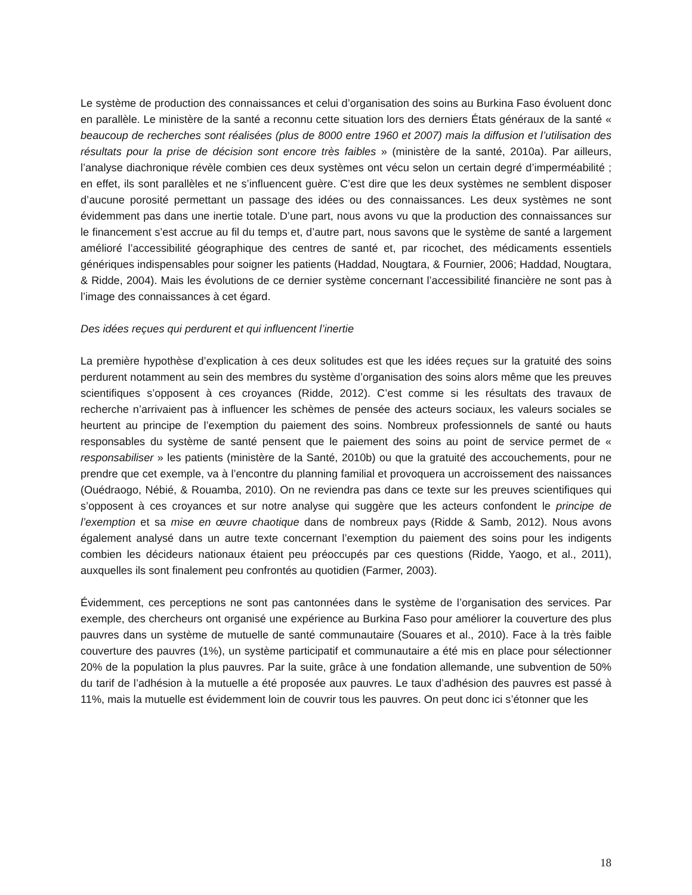Le système de production des connaissances et celui d’organisation des soins au Burkina Faso évoluent donc en parallèle. Le ministère de la santé a reconnu cette situation lors des derniers États généraux de la santé « beaucoup de recherches sont réalisées (plus de 8000 entre 1960 et 2007) mais la diffusion et l’utilisation des résultats pour la prise de décision sont encore très faibles » (ministère de la santé, 2010a). Par ailleurs, l’analyse diachronique révèle combien ces deux systèmes ont vécu selon un certain degré d’imperméabilité ; en effet, ils sont parallèles et ne s’influencent guère. C’est dire que les deux systèmes ne semblent disposer d’aucune porosité permettant un passage des idées ou des connaissances. Les deux systèmes ne sont évidemment pas dans une inertie totale. D’une part, nous avons vu que la production des connaissances sur le financement s’est accrue au fil du temps et, d’autre part, nous savons que le système de santé a largement amélioré l’accessibilité géographique des centres de santé et, par ricochet, des médicaments essentiels génériques indispensables pour soigner les patients (Haddad, Nougtara, & Fournier, 2006; Haddad, Nougtara, & Ridde, 2004). Mais les évolutions de ce dernier système concernant l’accessibilité financière ne sont pas à l’image des connaissances à cet égard.
Des idées reçues qui perdurent et qui influencent l’inertie
La première hypothèse d’explication à ces deux solitudes est que les idées reçues sur la gratuité des soins perdurent notamment au sein des membres du système d’organisation des soins alors même que les preuves scientifiques s’opposent à ces croyances (Ridde, 2012). C’est comme si les résultats des travaux de recherche n’arrivaient pas à influencer les schèmes de pensée des acteurs sociaux, les valeurs sociales se heurtent au principe de l’exemption du paiement des soins. Nombreux professionnels de santé ou hauts responsables du système de santé pensent que le paiement des soins au point de service permet de « responsabiliser » les patients (ministère de la Santé, 2010b) ou que la gratuité des accouchements, pour ne prendre que cet exemple, va à l’encontre du planning familial et provoquera un accroissement des naissances (Ouédraogo, Nébié, & Rouamba, 2010). On ne reviendra pas dans ce texte sur les preuves scientifiques qui s’opposent à ces croyances et sur notre analyse qui suggère que les acteurs confondent le principe de l’exemption et sa mise en œuvre chaotique dans de nombreux pays (Ridde & Samb, 2012). Nous avons également analysé dans un autre texte concernant l’exemption du paiement des soins pour les indigents combien les décideurs nationaux étaient peu préoccupés par ces questions (Ridde, Yaogo, et al., 2011), auxquelles ils sont finalement peu confrontés au quotidien (Farmer, 2003).
Évidemment, ces perceptions ne sont pas cantonnées dans le système de l’organisation des services. Par exemple, des chercheurs ont organisé une expérience au Burkina Faso pour améliorer la couverture des plus pauvres dans un système de mutuelle de santé communautaire (Souares et al., 2010). Face à la très faible couverture des pauvres (1%), un système participatif et communautaire a été mis en place pour sélectionner 20% de la population la plus pauvres. Par la suite, grâce à une fondation allemande, une subvention de 50% du tarif de l’adhésion à la mutuelle a été proposée aux pauvres. Le taux d’adhésion des pauvres est passé à 11%, mais la mutuelle est évidemment loin de couvrir tous les pauvres. On peut donc ici s’étonner que les
18